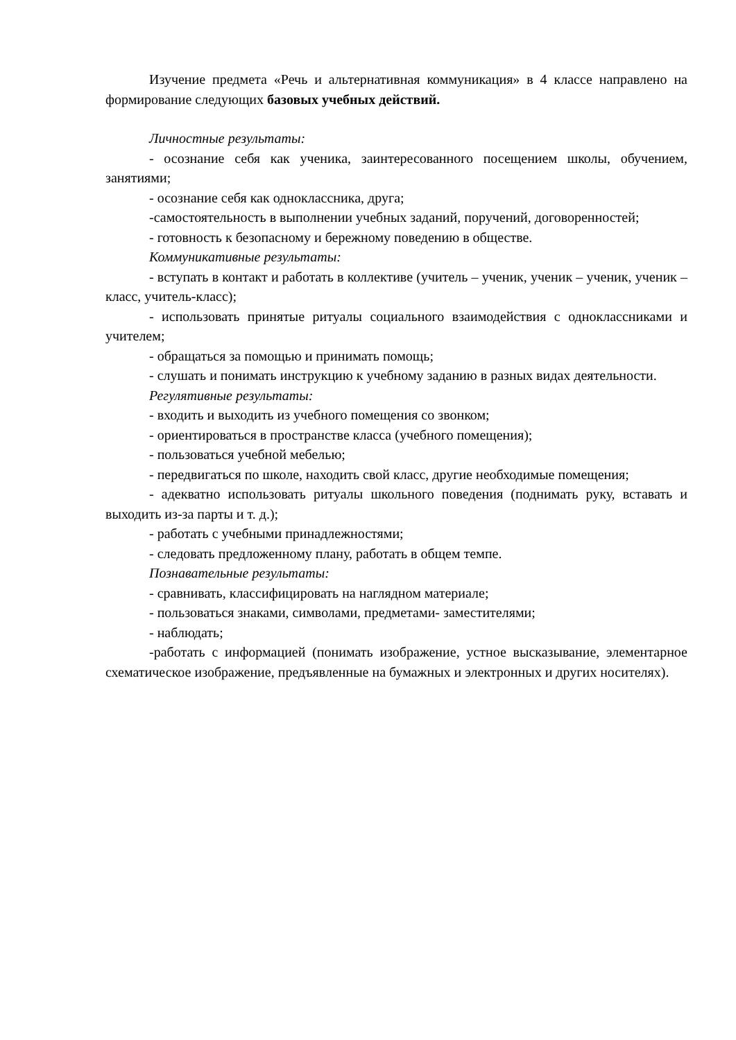Изучение предмета «Речь и альтернативная коммуникация» в 4 классе направлено на формирование следующих базовых учебных действий.
Личностные результаты:
- осознание себя как ученика, заинтересованного посещением школы, обучением, занятиями;
- осознание себя как одноклассника, друга;
-самостоятельность в выполнении учебных заданий, поручений, договоренностей;
- готовность к безопасному и бережному поведению в обществе.
Коммуникативные результаты:
- вступать в контакт и работать в коллективе (учитель – ученик, ученик – ученик, ученик – класс, учитель-класс);
- использовать принятые ритуалы социального взаимодействия с одноклассниками и учителем;
- обращаться за помощью и принимать помощь;
- слушать и понимать инструкцию к учебному заданию в разных видах деятельности.
Регулятивные результаты:
- входить и выходить из учебного помещения со звонком;
- ориентироваться в пространстве класса (учебного помещения);
- пользоваться учебной мебелью;
- передвигаться по школе, находить свой класс, другие необходимые помещения;
- адекватно использовать ритуалы школьного поведения (поднимать руку, вставать и выходить из-за парты и т. д.);
- работать с учебными принадлежностями;
- следовать предложенному плану, работать в общем темпе.
Познавательные результаты:
- сравнивать, классифицировать на наглядном материале;
- пользоваться знаками, символами, предметами- заместителями;
- наблюдать;
-работать с информацией (понимать изображение, устное высказывание, элементарное схематическое изображение, предъявленные на бумажных и электронных и других носителях).